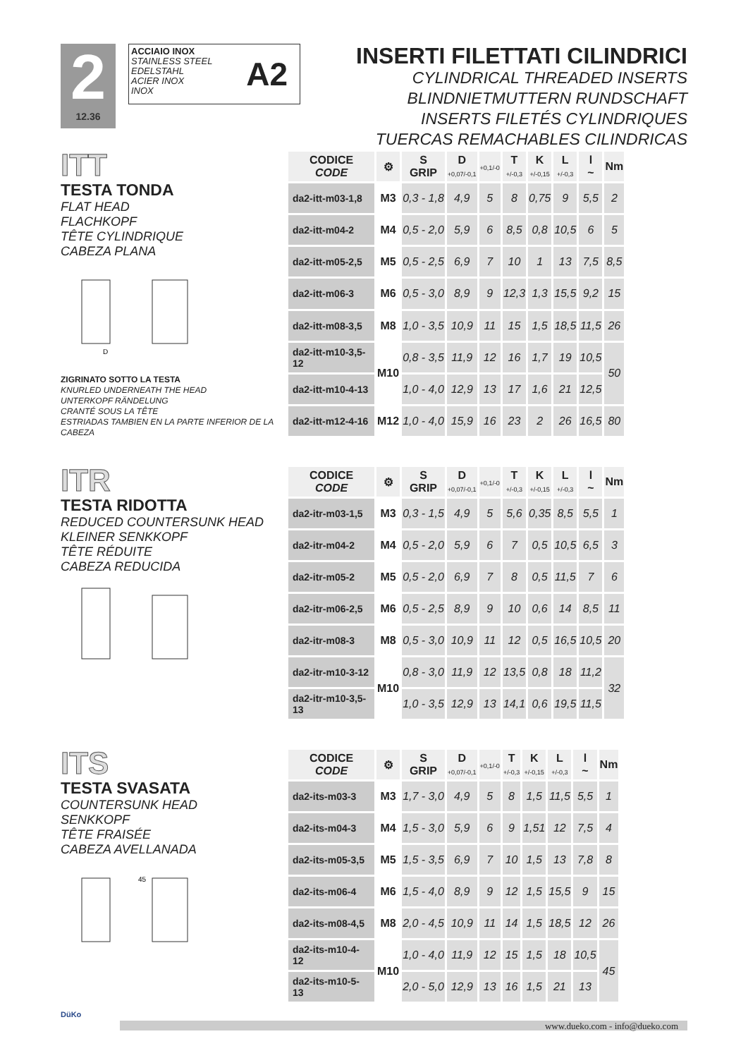2
12.36
ACCIAIO INOX
STAINLESS STEEL
EDELSTAHL
ACIER INOX
INOX
A2
INSERTI FILETTATI CILINDRICI
CYLINDRICAL THREADED INSERTS
BLINDNIETMUTTERN RUNDSCHAFT
INSERTS FILETÉS CYLINDRIQUES
TUERCAS REMACHABLES CILINDRICAS
ITT
TESTA TONDA
FLAT HEAD
FLACHKOPF
TÊTE CYLINDRIQUE
CABEZA PLANA
D
ZIGRINATO SOTTO LA TESTA
KNURLED UNDERNEATH THE HEAD
UNTERKOPF RÄNDELUNG
CRANTÉ SOUS LA TÊTE
ESTRIADAS TAMBIEN EN LA PARTE INFERIOR DE LA CABEZA
| CODICE CODE | ⚙ | S GRIP | D +0,07/-0,1 | +0,1/-0 | T +/-0,3 | K +/-0,15 | L +/-0,3 | l ~ | Nm |
| --- | --- | --- | --- | --- | --- | --- | --- | --- | --- |
| da2-itt-m03-1,8 | M3 | 0,3 - 1,8 | 4,9 | 5 | 8 | 0,75 | 9 | 5,5 | 2 |
| da2-itt-m04-2 | M4 | 0,5 - 2,0 | 5,9 | 6 | 8,5 | 0,8 | 10,5 | 6 | 5 |
| da2-itt-m05-2,5 | M5 | 0,5 - 2,5 | 6,9 | 7 | 10 | 1 | 13 | 7,5 | 8,5 |
| da2-itt-m06-3 | M6 | 0,5 - 3,0 | 8,9 | 9 | 12,3 | 1,3 | 15,5 | 9,2 | 15 |
| da2-itt-m08-3,5 | M8 | 1,0 - 3,5 | 10,9 | 11 | 15 | 1,5 | 18,5 | 11,5 | 26 |
| da2-itt-m10-3,5-12 | M10 | 0,8 - 3,5 | 11,9 | 12 | 16 | 1,7 | 19 | 10,5 | 50 |
| da2-itt-m10-4-13 | | 1,0 - 4,0 | 12,9 | 13 | 17 | 1,6 | 21 | 12,5 | |
| da2-itt-m12-4-16 | M12 | 1,0 - 4,0 | 15,9 | 16 | 23 | 2 | 26 | 16,5 | 80 |
ITR
TESTA RIDOTTA
REDUCED COUNTERSUNK HEAD
KLEINER SENKKOPF
TÊTE RÉDUITE
CABEZA REDUCIDA
| CODICE CODE | ⚙ | S GRIP | D +0,07/-0,1 | +0,1/-0 | T +/-0,3 | K +/-0,15 | L +/-0,3 | l ~ | Nm |
| --- | --- | --- | --- | --- | --- | --- | --- | --- | --- |
| da2-itr-m03-1,5 | M3 | 0,3 - 1,5 | 4,9 | 5 | 5,6 | 0,35 | 8,5 | 5,5 | 1 |
| da2-itr-m04-2 | M4 | 0,5 - 2,0 | 5,9 | 6 | 7 | 0,5 | 10,5 | 6,5 | 3 |
| da2-itr-m05-2 | M5 | 0,5 - 2,0 | 6,9 | 7 | 8 | 0,5 | 11,5 | 7 | 6 |
| da2-itr-m06-2,5 | M6 | 0,5 - 2,5 | 8,9 | 9 | 10 | 0,6 | 14 | 8,5 | 11 |
| da2-itr-m08-3 | M8 | 0,5 - 3,0 | 10,9 | 11 | 12 | 0,5 | 16,5 | 10,5 | 20 |
| da2-itr-m10-3-12 | M10 | 0,8 - 3,0 | 11,9 | 12 | 13,5 | 0,8 | 18 | 11,2 | 32 |
| da2-itr-m10-3,5-13 | | 1,0 - 3,5 | 12,9 | 13 | 14,1 | 0,6 | 19,5 | 11,5 | |
ITS
TESTA SVASATA
COUNTERSUNK HEAD
SENKKOPF
TÊTE FRAISÉE
CABEZA AVELLANADA
45
| CODICE CODE | ⚙ | S GRIP | D +0,07/-0,1 | +0,1/-0 | T +/-0,3 | K +/-0,15 | L +/-0,3 | l ~ | Nm |
| --- | --- | --- | --- | --- | --- | --- | --- | --- | --- |
| da2-its-m03-3 | M3 | 1,7 - 3,0 | 4,9 | 5 | 8 | 1,5 | 11,5 | 5,5 | 1 |
| da2-its-m04-3 | M4 | 1,5 - 3,0 | 5,9 | 6 | 9 | 1,51 | 12 | 7,5 | 4 |
| da2-its-m05-3,5 | M5 | 1,5 - 3,5 | 6,9 | 7 | 10 | 1,5 | 13 | 7,8 | 8 |
| da2-its-m06-4 | M6 | 1,5 - 4,0 | 8,9 | 9 | 12 | 1,5 | 15,5 | 9 | 15 |
| da2-its-m08-4,5 | M8 | 2,0 - 4,5 | 10,9 | 11 | 14 | 1,5 | 18,5 | 12 | 26 |
| da2-its-m10-4-12 | M10 | 1,0 - 4,0 | 11,9 | 12 | 15 | 1,5 | 18 | 10,5 | 45 |
| da2-its-m10-5-13 | | 2,0 - 5,0 | 12,9 | 13 | 16 | 1,5 | 21 | 13 | |
DüKo
www.dueko.com - info@dueko.com